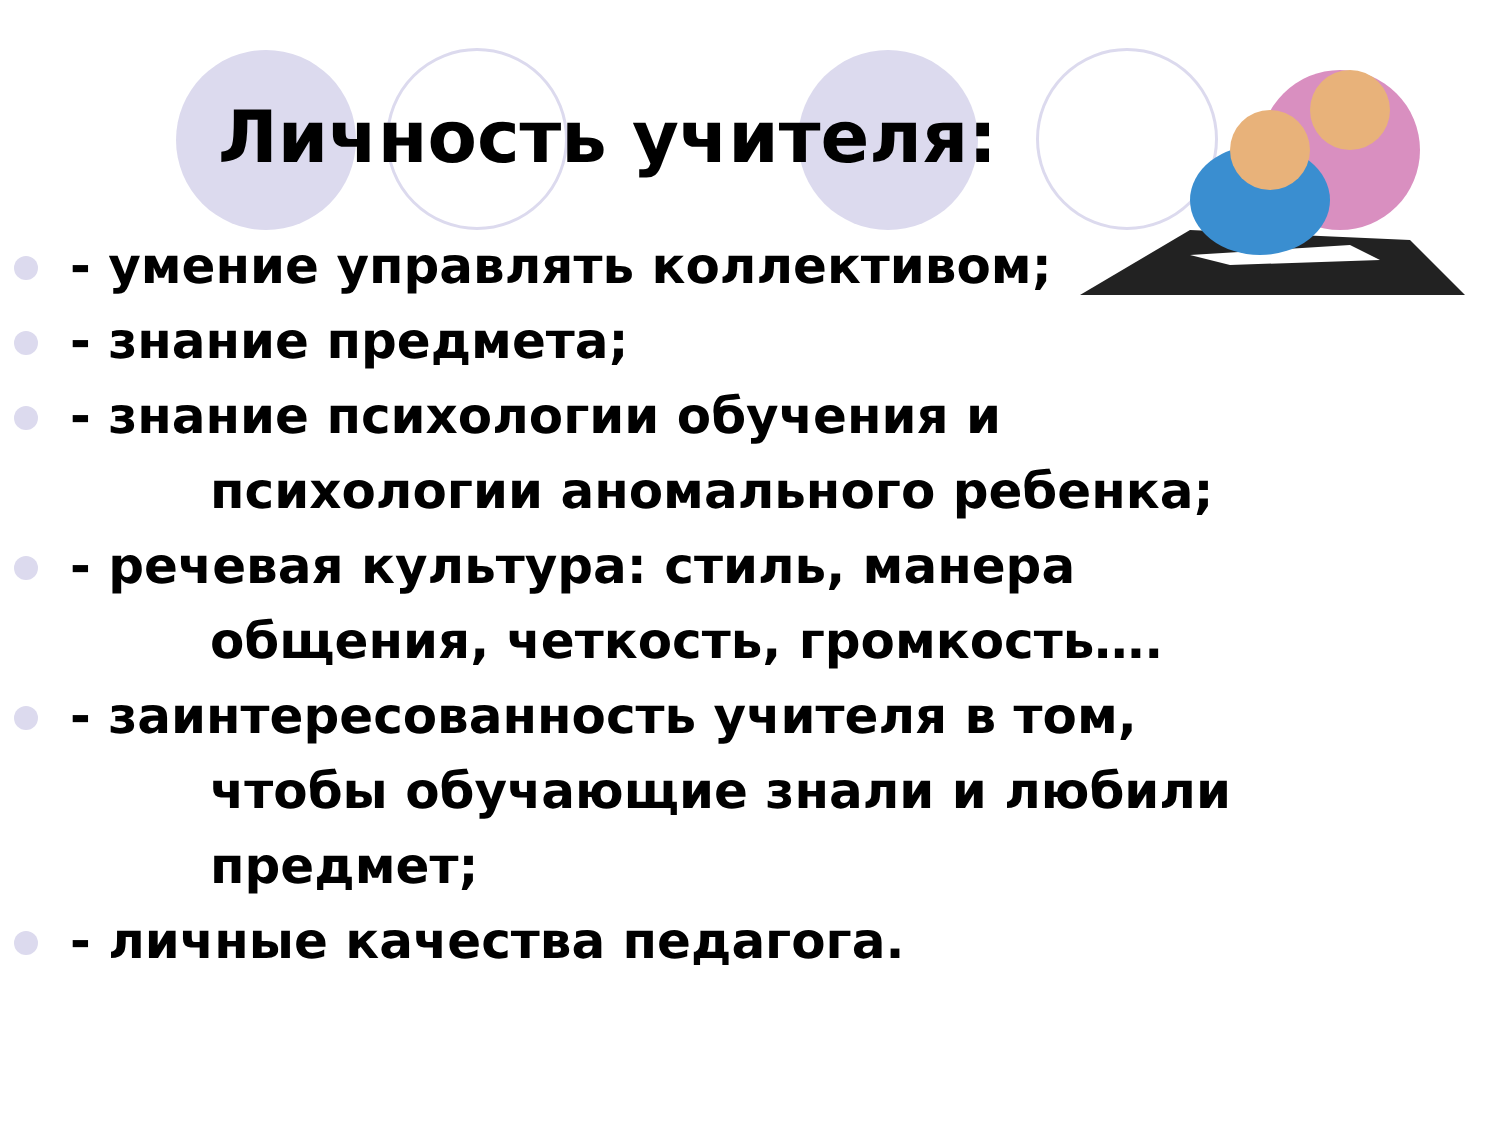Личность учителя:
- умение управлять коллективом;
- знание предмета;
- знание психологии обучения и
психологии аномального ребенка;
- речевая культура: стиль, манера
общения, четкость, громкость….
- заинтересованность учителя в том,
чтобы обучающие знали и любили
предмет;
- личные качества педагога.